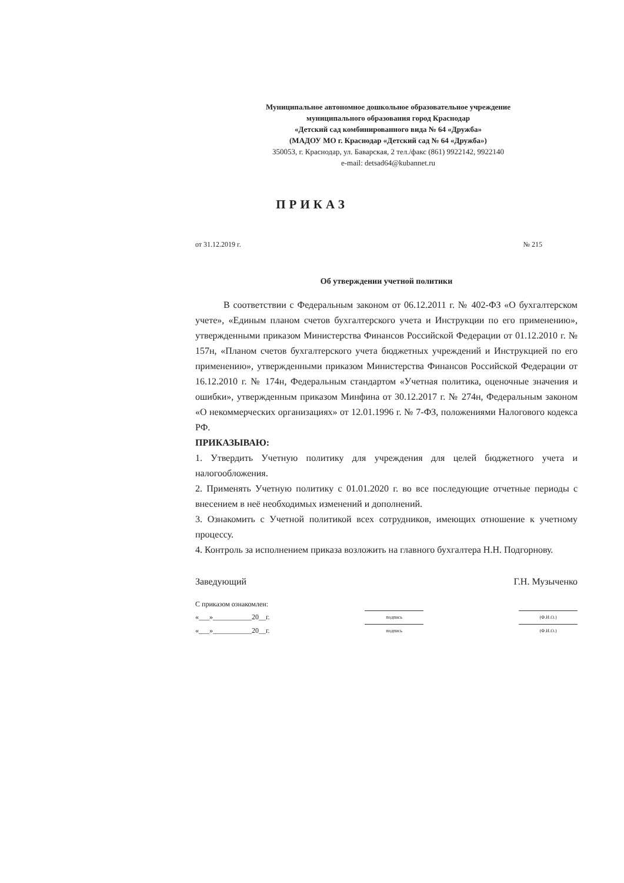Муниципальное автономное дошкольное образовательное учреждение
муниципального образования город Краснодар
«Детский сад комбинированного вида № 64 «Дружба»
(МАДОУ МО г. Краснодар «Детский сад № 64 «Дружба»)
350053, г. Краснодар, ул. Баварская, 2 тел./факс (861) 9922142, 9922140
e-mail: detsad64@kubannet.ru
ПРИКАЗ
от 31.12.2019 г. № 215
Об утверждении учетной политики
В соответствии с Федеральным законом от 06.12.2011 г. № 402-ФЗ «О бухгалтерском учете», «Единым планом счетов бухгалтерского учета и Инструкции по его применению», утвержденными приказом Министерства Финансов Российской Федерации от 01.12.2010 г. № 157н, «Планом счетов бухгалтерского учета бюджетных учреждений и Инструкцией по его применению», утвержденными приказом Министерства Финансов Российской Федерации от 16.12.2010 г. № 174н, Федеральным стандартом «Учетная политика, оценочные значения и ошибки», утвержденным приказом Минфина от 30.12.2017 г. № 274н, Федеральным законом «О некоммерческих организациях» от 12.01.1996 г. № 7-ФЗ, положениями Налогового кодекса РФ.
ПРИКАЗЫВАЮ:
1. Утвердить Учетную политику для учреждения для целей бюджетного учета и налогообложения.
2. Применять Учетную политику с 01.01.2020 г. во все последующие отчетные периоды с внесением в неё необходимых изменений и дополнений.
3. Ознакомить с Учетной политикой всех сотрудников, имеющих отношение к учетному процессу.
4. Контроль за исполнением приказа возложить на главного бухгалтера Н.Н. Подгорнову.
Заведующий Г.Н. Музыченко
С приказом ознакомлен:
«___»___________20__г. подпись (Ф.И.О.)
«___»___________20__г. подпись (Ф.И.О.)